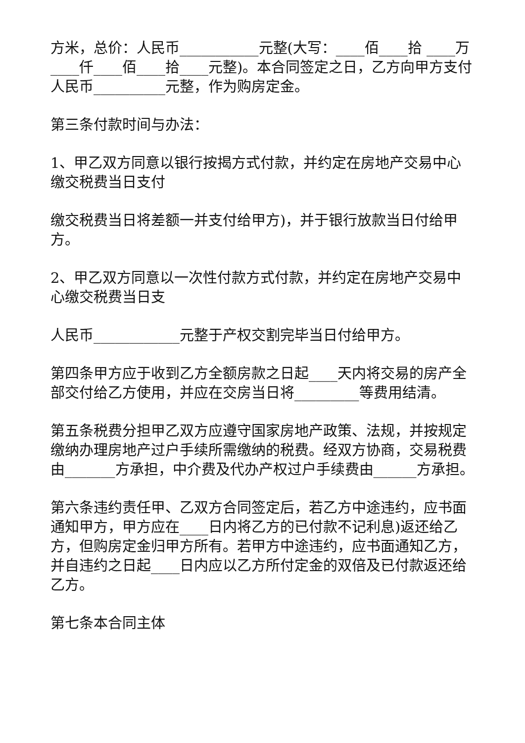方米，总价：人民币___________元整(大写：____佰____拾 ____万____仟____佰____拾____元整)。本合同签定之日，乙方向甲方支付人民币__________元整，作为购房定金。
第三条付款时间与办法：
1、甲乙双方同意以银行按揭方式付款，并约定在房地产交易中心缴交税费当日支付
缴交税费当日将差额一并支付给甲方)，并于银行放款当日付给甲方。
2、甲乙双方同意以一次性付款方式付款，并约定在房地产交易中心缴交税费当日支
人民币____________元整于产权交割完毕当日付给甲方。
第四条甲方应于收到乙方全额房款之日起____天内将交易的房产全部交付给乙方使用，并应在交房当日将_________等费用结清。
第五条税费分担甲乙双方应遵守国家房地产政策、法规，并按规定缴纳办理房地产过户手续所需缴纳的税费。经双方协商，交易税费由_______方承担，中介费及代办产权过户手续费由______方承担。
第六条违约责任甲、乙双方合同签定后，若乙方中途违约，应书面通知甲方，甲方应在____日内将乙方的已付款不记利息)返还给乙方，但购房定金归甲方所有。若甲方中途违约，应书面通知乙方，并自违约之日起____日内应以乙方所付定金的双倍及已付款返还给乙方。
第七条本合同主体